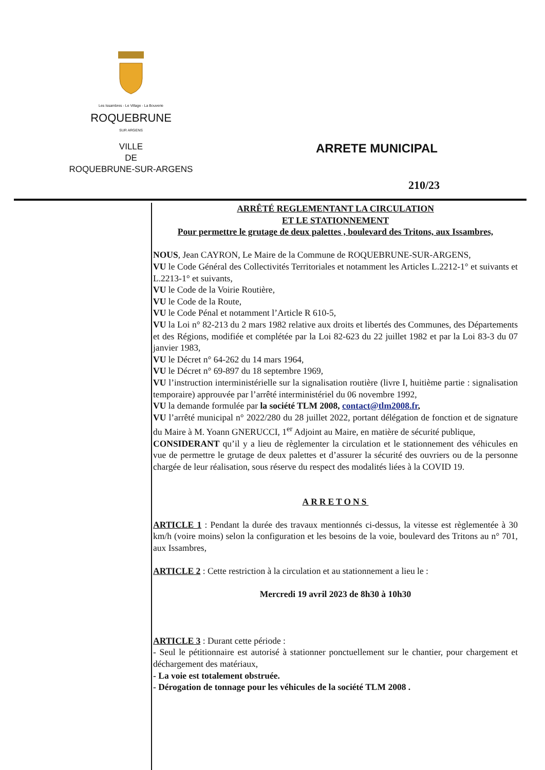Les Issambres - Le Village - La Bouverie
ROQUEBRUNE
SUR ARGENS
VILLE
DE
ROQUEBRUNE-SUR-ARGENS
ARRETE MUNICIPAL
210/23
ARRÊTÉ REGLEMENTANT LA CIRCULATION
ET LE STATIONNEMENT
Pour permettre le grutage de deux palettes , boulevard des Tritons, aux Issambres,
NOUS, Jean CAYRON, Le Maire de la Commune de ROQUEBRUNE-SUR-ARGENS,
VU le Code Général des Collectivités Territoriales et notamment les Articles L.2212-1° et suivants et L.2213-1° et suivants,
VU le Code de la Voirie Routière,
VU le Code de la Route,
VU le Code Pénal et notamment l’Article R 610-5,
VU la Loi n° 82-213 du 2 mars 1982 relative aux droits et libertés des Communes, des Départements et des Régions, modifiée et complétée par la Loi 82-623 du 22 juillet 1982 et par la Loi 83-3 du 07 janvier 1983,
VU le Décret n° 64-262 du 14 mars 1964,
VU le Décret n° 69-897 du 18 septembre 1969,
VU l’instruction interministérielle sur la signalisation routière (livre I, huitième partie : signalisation temporaire) approuvée par l’arrêté interministériel du 06 novembre 1992,
VU la demande formulée par la société TLM 2008, contact@tlm2008.fr,
VU l’arrêté municipal n° 2022/280 du 28 juillet 2022, portant délégation de fonction et de signature du Maire à M. Yoann GNERUCCI, 1<sup>er</sup> Adjoint au Maire, en matière de sécurité publique,
CONSIDERANT qu’il y a lieu de règlementer la circulation et le stationnement des véhicules en vue de permettre le grutage de deux palettes et d’assurer la sécurité des ouvriers ou de la personne chargée de leur réalisation, sous réserve du respect des modalités liées à la COVID 19.
ARRETONS
ARTICLE 1 : Pendant la durée des travaux mentionnés ci-dessus, la vitesse est règlementée à 30 km/h (voire moins) selon la configuration et les besoins de la voie, boulevard des Tritons au n° 701, aux Issambres,
ARTICLE 2 : Cette restriction à la circulation et au stationnement a lieu le :
Mercredi 19 avril 2023 de 8h30 à 10h30
ARTICLE 3 : Durant cette période :
- Seul le pétitionnaire est autorisé à stationner ponctuellement sur le chantier, pour chargement et déchargement des matériaux,
- La voie est totalement obstruée.
- Dérogation de tonnage pour les véhicules de la société TLM 2008 .